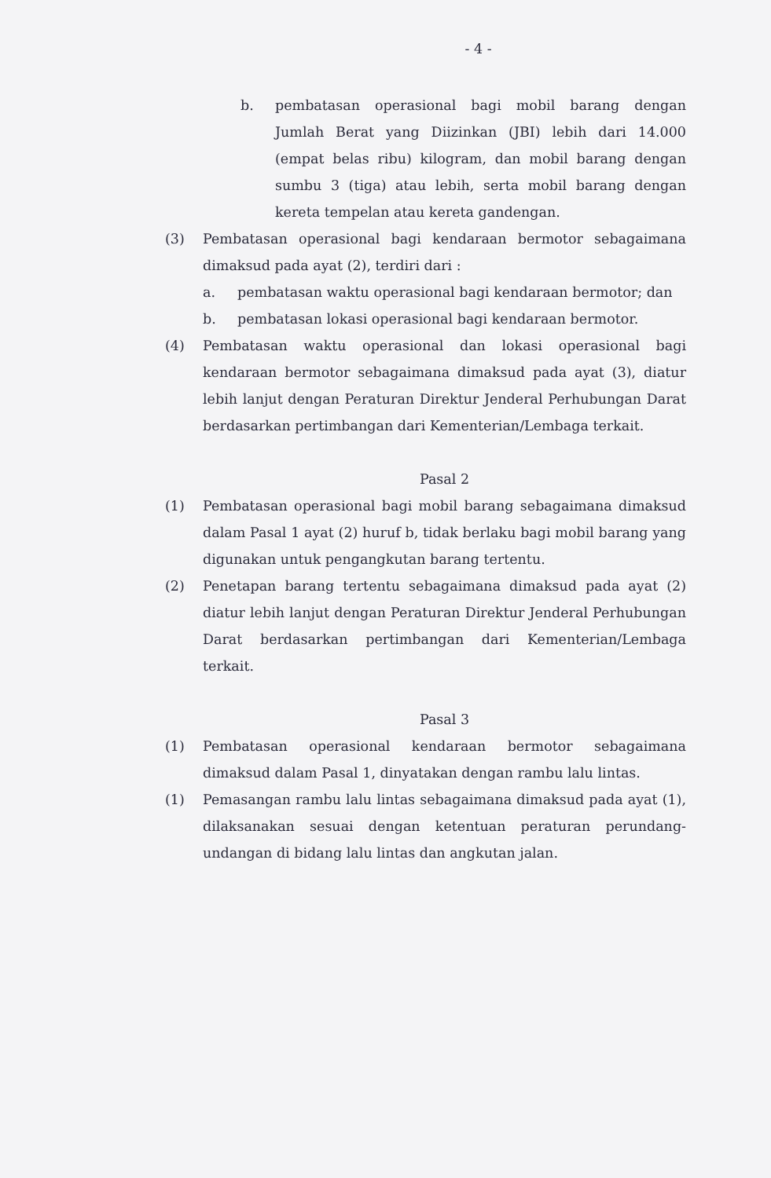- 4 -
b. pembatasan operasional bagi mobil barang dengan Jumlah Berat yang Diizinkan (JBI) lebih dari 14.000 (empat belas ribu) kilogram, dan mobil barang dengan sumbu 3 (tiga) atau lebih, serta mobil barang dengan kereta tempelan atau kereta gandengan.
(3) Pembatasan operasional bagi kendaraan bermotor sebagaimana dimaksud pada ayat (2), terdiri dari :
a. pembatasan waktu operasional bagi kendaraan bermotor; dan
b. pembatasan lokasi operasional bagi kendaraan bermotor.
(4) Pembatasan waktu operasional dan lokasi operasional bagi kendaraan bermotor sebagaimana dimaksud pada ayat (3), diatur lebih lanjut dengan Peraturan Direktur Jenderal Perhubungan Darat berdasarkan pertimbangan dari Kementerian/Lembaga terkait.
Pasal 2
(1) Pembatasan operasional bagi mobil barang sebagaimana dimaksud dalam Pasal 1 ayat (2) huruf b, tidak berlaku bagi mobil barang yang digunakan untuk pengangkutan barang tertentu.
(2) Penetapan barang tertentu sebagaimana dimaksud pada ayat (2) diatur lebih lanjut dengan Peraturan Direktur Jenderal Perhubungan Darat berdasarkan pertimbangan dari Kementerian/Lembaga terkait.
Pasal 3
(1) Pembatasan operasional kendaraan bermotor sebagaimana dimaksud dalam Pasal 1, dinyatakan dengan rambu lalu lintas.
(1) Pemasangan rambu lalu lintas sebagaimana dimaksud pada ayat (1), dilaksanakan sesuai dengan ketentuan peraturan perundang-undangan di bidang lalu lintas dan angkutan jalan.